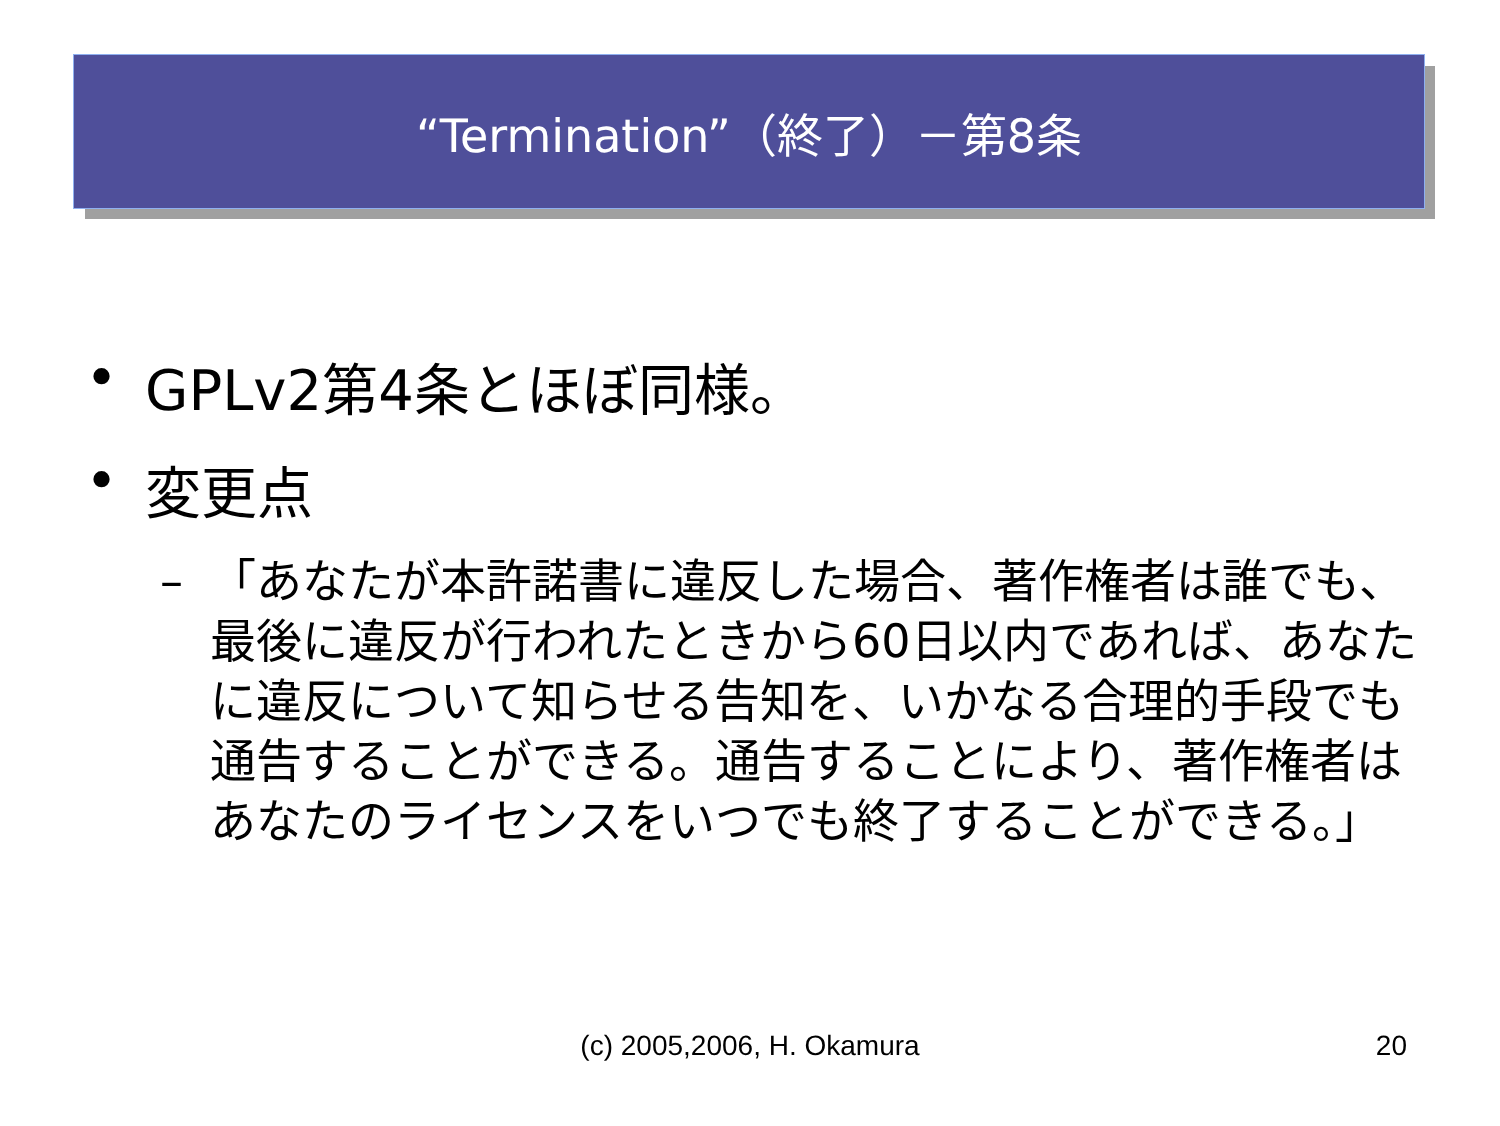“Termination”（終了）－第8条
• GPLv2第4条とほぼ同様。
• 変更点
– 「あなたが本許諾書に違反した場合、著作権者は誰でも、最後に違反が行われたときから60日以内であれば、あなたに違反について知らせる告知を、いかなる合理的手段でも通告することができる。通告することにより、著作権者はあなたのライセンスをいつでも終了することができる。」
(c) 2005,2006, H. Okamura
20